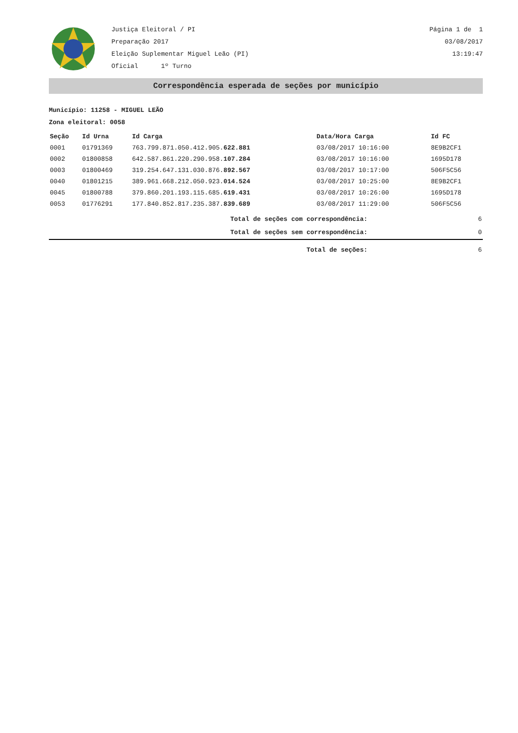Justiça Eleitoral / PI
Preparação 2017
Eleição Suplementar Miguel Leão (PI)
Oficial 1º Turno
Página 1 de 1
03/08/2017
13:19:47
Correspondência esperada de seções por município
Município: 11258 - MIGUEL LEÃO
Zona eleitoral: 0058
| Seção | Id Urna | Id Carga | Data/Hora Carga | Id FC | |
| --- | --- | --- | --- | --- | --- |
| 0001 | 01791369 | 763.799.871.050.412.905. 622.881 | 03/08/2017 10:16:00 | 8E9B2CF1 | |
| 0002 | 01800858 | 642.587.861.220.290.958. 107.284 | 03/08/2017 10:16:00 | 1695D178 | |
| 0003 | 01800469 | 319.254.647.131.030.876. 892.567 | 03/08/2017 10:17:00 | 506F5C56 | |
| 0040 | 01801215 | 389.961.668.212.050.923. 014.524 | 03/08/2017 10:25:00 | 8E9B2CF1 | |
| 0045 | 01800788 | 379.860.201.193.115.685. 619.431 | 03/08/2017 10:26:00 | 1695D178 | |
| 0053 | 01776291 | 177.840.852.817.235.387. 839.689 | 03/08/2017 11:29:00 | 506F5C56 | |
| Total de seções com correspondência: | 6 |
| Total de seções sem correspondência: | 0 |
| Total de seções: | 6 |